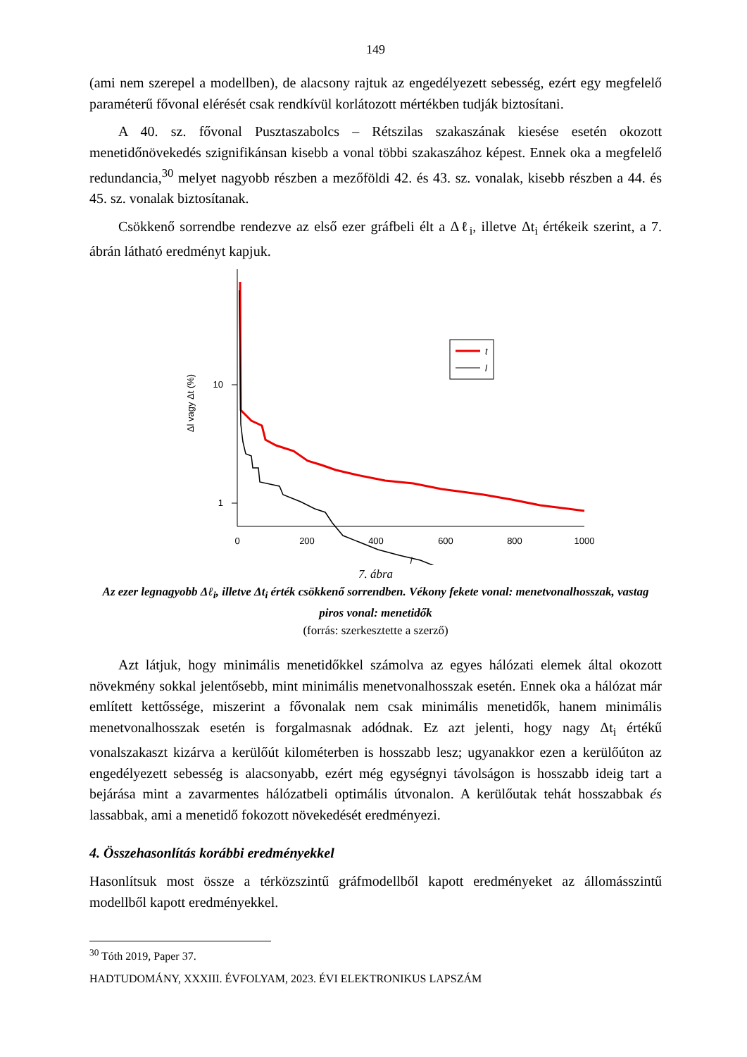149
(ami nem szerepel a modellben), de alacsony rajtuk az engedélyezett sebesség, ezért egy megfelelő paraméterű fővonal elérését csak rendkívül korlátozott mértékben tudják biztosítani.
A 40. sz. fővonal Pusztaszabolcs – Rétszilas szakaszának kiesése esetén okozott menetidőnövekedés szignifikánsan kisebb a vonal többi szakaszához képest. Ennek oka a megfelelő redundancia,<sup>30</sup> melyet nagyobb részben a mezőföldi 42. és 43. sz. vonalak, kisebb részben a 44. és 45. sz. vonalak biztosítanak.
Csökkenő sorrendbe rendezve az első ezer gráfbeli élt a Δℓ<sub>i</sub>, illetve Δt<sub>i</sub> értékeik szerint, a 7. ábrán látható eredményt kapjuk.
10
1
0
200
400
600
800
1000
i
Δl vagy Δt (%)
t
l
7. ábra
Az ezer legnagyobb Δℓ<sub>i</sub>, illetve Δt<sub>i</sub> érték csökkenő sorrendben. Vékony fekete vonal: menetvonalhosszak, vastag piros vonal: menetidők
(forrás: szerkesztette a szerző)
Azt látjuk, hogy minimális menetidőkkel számolva az egyes hálózati elemek által okozott növekmény sokkal jelentősebb, mint minimális menetvonalhosszak esetén. Ennek oka a hálózat már említett kettőssége, miszerint a fővonalak nem csak minimális menetidők, hanem minimális menetvonalhosszak esetén is forgalmasnak adódnak. Ez azt jelenti, hogy nagy Δt<sub>i</sub> értékű vonalszakaszt kizárva a kerülőút kilométerben is hosszabb lesz; ugyanakkor ezen a kerülőúton az engedélyezett sebesség is alacsonyabb, ezért még egységnyi távolságon is hosszabb ideig tart a bejárása mint a zavarmentes hálózatbeli optimális útvonalon. A kerülőutak tehát hosszabbak és lassabbak, ami a menetidő fokozott növekedését eredményezi.
4. Összehasonlítás korábbi eredményekkel
Hasonlítsuk most össze a térközszintű gráfmodellből kapott eredményeket az állomásszintű modellből kapott eredményekkel.
<sup>30</sup> Tóth 2019, Paper 37.
HADTUDOMÁNY, XXXIII. ÉVFOLYAM, 2023. ÉVI ELEKTRONIKUS LAPSZÁM